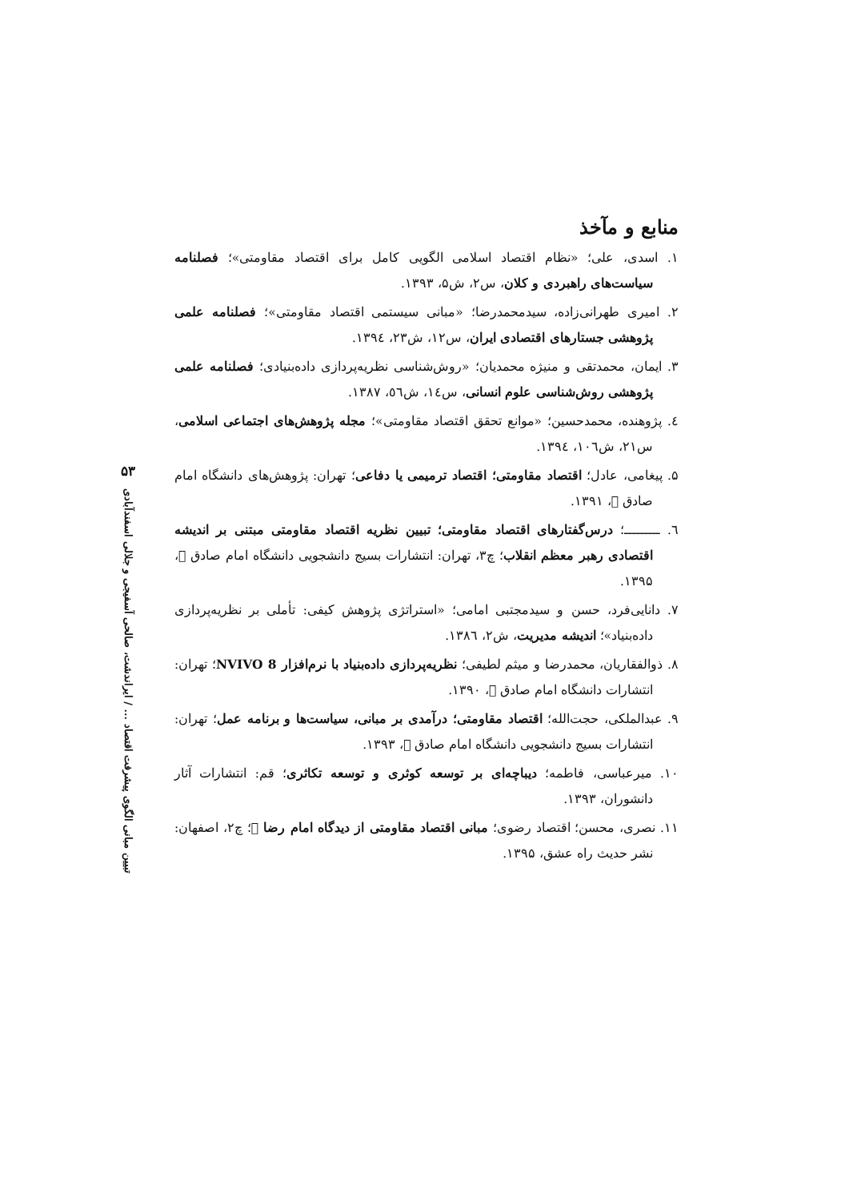۵۳
تبیین مبانی الگوی پیشرفت اقتصاد ... / ایراندشت، صالحی آسفیجی و جلالی اسفندآبادی
منابع و مآخذ
۱. اسدی، علی؛ «نظام اقتصاد اسلامی الگویی کامل برای اقتصاد مقاومتی»؛ فصلنامه سیاست‌های راهبردی و کلان، س۲، ش۵، ۱۳۹۳.
۲. امیری طهرانی‌زاده، سیدمحمدرضا؛ «مبانی سیستمی اقتصاد مقاومتی»؛ فصلنامه علمی پژوهشی جستارهای اقتصادی ایران، س۱۲، ش۲۳، ۱۳۹٤.
۳. ایمان، محمدتقی و منیژه محمدیان؛ «روش‌شناسی نظریه‌پردازی داده‌بنیادی؛ فصلنامه علمی پژوهشی روش‌شناسی علوم انسانی، س۱٤، ش٥٦، ۱۳۸۷.
٤. پژوهنده، محمدحسین؛ «موانع تحقق اقتصاد مقاومتی»؛ مجله پژوهش‌های اجتماعی اسلامی، س۲۱، ش۱۰٦، ۱۳۹٤.
۵. پیغامی، عادل؛ اقتصاد مقاومتی؛ اقتصاد ترمیمی یا دفاعی؛ تهران: پژوهش‌های دانشگاه امام صادق ﷣، ۱۳۹۱.
٦. ـــــــــ؛ درس‌گفتارهای اقتصاد مقاومتی؛ تبیین نظریه اقتصاد مقاومتی مبتنی بر اندیشه اقتصادی رهبر معظم انقلاب؛ چ۳، تهران: انتشارات بسیج دانشجویی دانشگاه امام صادق ﷣، ۱۳۹۵.
۷. دانایی‌فرد، حسن و سیدمجتبی امامی؛ «استراتژی پژوهش کیفی: تأملی بر نظریه‌پردازی داده‌بنیاد»؛ اندیشه مدیریت، ش۲، ۱۳۸٦.
۸. ذوالفقاریان، محمدرضا و میثم لطیفی؛ نظریه‌پردازی داده‌بنیاد با نرم‌افزار NVIVO 8؛ تهران: انتشارات دانشگاه امام صادق ﷣، ۱۳۹۰.
۹. عبدالملکی، حجت‌الله؛ اقتصاد مقاومتی؛ درآمدی بر مبانی، سیاست‌ها و برنامه عمل؛ تهران: انتشارات بسیج دانشجویی دانشگاه امام صادق ﷣، ۱۳۹۳.
۱۰. میرعباسی، فاطمه؛ دیباچه‌ای بر توسعه کوثری و توسعه تکاثری؛ قم: انتشارات آثار دانشوران، ۱۳۹۳.
۱۱. نصری، محسن؛ اقتصاد رضوی؛ مبانی اقتصاد مقاومتی از دیدگاه امام رضا ﷣؛ چ۲، اصفهان: نشر حدیث راه عشق، ۱۳۹۵.